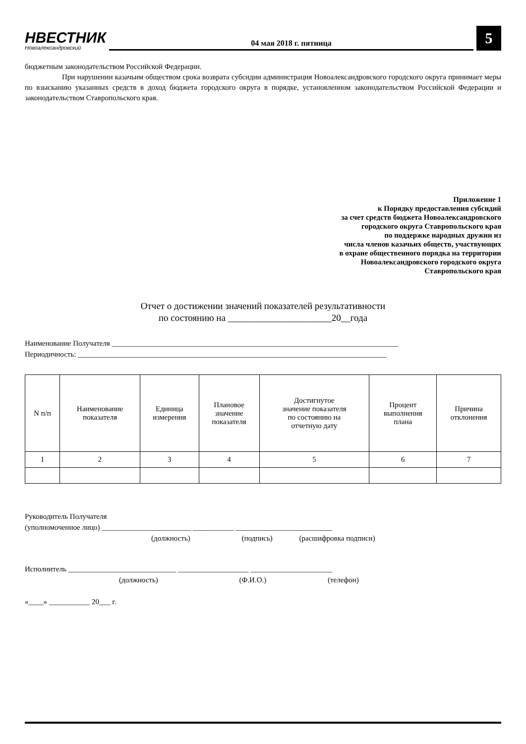НВЕСТНИК
Новоалександровский
04 мая 2018 г. пятница
5
бюджетным законодательством Российской Федерации.
При нарушении казачьим обществом срока возврата субсидии администрация Новоалександровского городского округа принимает меры по взысканию указанных средств в доход бюджета городского округа в порядке, установленном законодательством Российской Федерации и законодательством Ставропольского края.
Приложение 1
к Порядку предоставления субсидий
за счет средств бюджета Новоалександровского
городского округа Ставропольского края
по поддержке народных дружин из
числа членов казачьих обществ, участвующих
в охране общественного порядка на территории
Новоалександровского городского округа
Ставропольского края
Отчет о достижении значений показателей результативности
по состоянию на ______________________20__года
Наименование Получателя _____________________________________________________________________________
Периодичность: ___________________________________________________________________________________
| N п/п | Наименование показателя | Единица измерения | Плановое значение показателя | Достигнутое значение показателя по состоянию на отчетную дату | Процент выполнения плана | Причина отклонения |
| --- | --- | --- | --- | --- | --- | --- |
| 1 | 2 | 3 | 4 | 5 | 6 | 7 |
Руководитель Получателя
(уполномоченное лицо) ________________________ ___________ __________________________
(должность) (подпись) (расшифровка подписи)
Исполнитель _____________________________ ___________________ ______________________
(должность) (Ф.И.О.) (телефон)
«____» ___________ 20___ г.